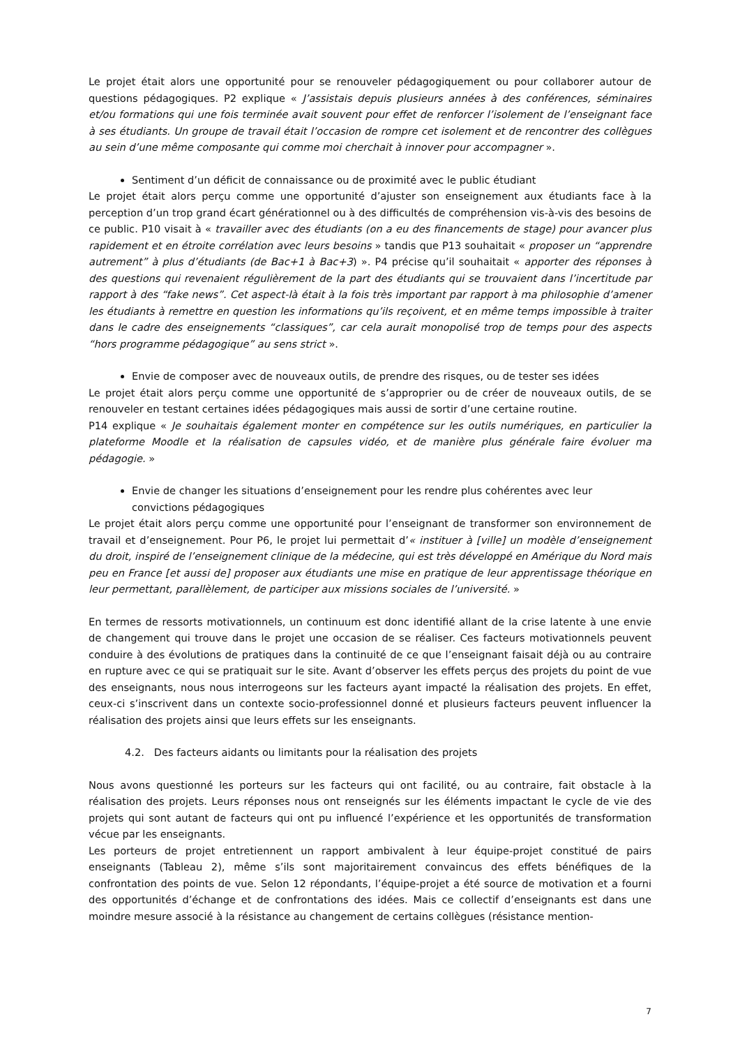Le projet était alors une opportunité pour se renouveler pédagogiquement ou pour collaborer autour de questions pédagogiques. P2 explique « J’assistais depuis plusieurs années à des conférences, séminaires et/ou formations qui une fois terminée avait souvent pour effet de renforcer l’isolement de l’enseignant face à ses étudiants. Un groupe de travail était l’occasion de rompre cet isolement et de rencontrer des collègues au sein d’une même composante qui comme moi cherchait à innover pour accompagner ».
Sentiment d’un déficit de connaissance ou de proximité avec le public étudiant
Le projet était alors perçu comme une opportunité d’ajuster son enseignement aux étudiants face à la perception d’un trop grand écart générationnel ou à des difficultés de compréhension vis-à-vis des besoins de ce public. P10 visait à « travailler avec des étudiants (on a eu des financements de stage) pour avancer plus rapidement et en étroite corrélation avec leurs besoins » tandis que P13 souhaitait « proposer un “apprendre autrement” à plus d’étudiants (de Bac+1 à Bac+3) ». P4 précise qu’il souhaitait « apporter des réponses à des questions qui revenaient régulièrement de la part des étudiants qui se trouvaient dans l’incertitude par rapport à des “fake news”. Cet aspect-là était à la fois très important par rapport à ma philosophie d’amener les étudiants à remettre en question les informations qu’ils reçoivent, et en même temps impossible à traiter dans le cadre des enseignements “classiques”, car cela aurait monopolisé trop de temps pour des aspects “hors programme pédagogique” au sens strict ».
Envie de composer avec de nouveaux outils, de prendre des risques, ou de tester ses idées
Le projet était alors perçu comme une opportunité de s’approprier ou de créer de nouveaux outils, de se renouveler en testant certaines idées pédagogiques mais aussi de sortir d’une certaine routine.
P14 explique « Je souhaitais également monter en compétence sur les outils numériques, en particulier la plateforme Moodle et la réalisation de capsules vidéo, et de manière plus générale faire évoluer ma pédagogie. »
Envie de changer les situations d’enseignement pour les rendre plus cohérentes avec leur convictions pédagogiques
Le projet était alors perçu comme une opportunité pour l’enseignant de transformer son environnement de travail et d’enseignement. Pour P6, le projet lui permettait d’« instituer à [ville] un modèle d’enseignement du droit, inspiré de l’enseignement clinique de la médecine, qui est très développé en Amérique du Nord mais peu en France [et aussi de] proposer aux étudiants une mise en pratique de leur apprentissage théorique en leur permettant, parallèlement, de participer aux missions sociales de l’université. »
En termes de ressorts motivationnels, un continuum est donc identifié allant de la crise latente à une envie de changement qui trouve dans le projet une occasion de se réaliser. Ces facteurs motivationnels peuvent conduire à des évolutions de pratiques dans la continuité de ce que l’enseignant faisait déjà ou au contraire en rupture avec ce qui se pratiquait sur le site. Avant d’observer les effets perçus des projets du point de vue des enseignants, nous nous interrogeons sur les facteurs ayant impacté la réalisation des projets. En effet, ceux-ci s’inscrivent dans un contexte socio-professionnel donné et plusieurs facteurs peuvent influencer la réalisation des projets ainsi que leurs effets sur les enseignants.
4.2. Des facteurs aidants ou limitants pour la réalisation des projets
Nous avons questionné les porteurs sur les facteurs qui ont facilité, ou au contraire, fait obstacle à la réalisation des projets. Leurs réponses nous ont renseignés sur les éléments impactant le cycle de vie des projets qui sont autant de facteurs qui ont pu influencé l’expérience et les opportunités de transformation vécue par les enseignants.
Les porteurs de projet entretiennent un rapport ambivalent à leur équipe-projet constitué de pairs enseignants (Tableau 2), même s’ils sont majoritairement convaincus des effets bénéfiques de la confrontation des points de vue. Selon 12 répondants, l’équipe-projet a été source de motivation et a fourni des opportunités d’échange et de confrontations des idées. Mais ce collectif d’enseignants est dans une moindre mesure associé à la résistance au changement de certains collègues (résistance mention-
7